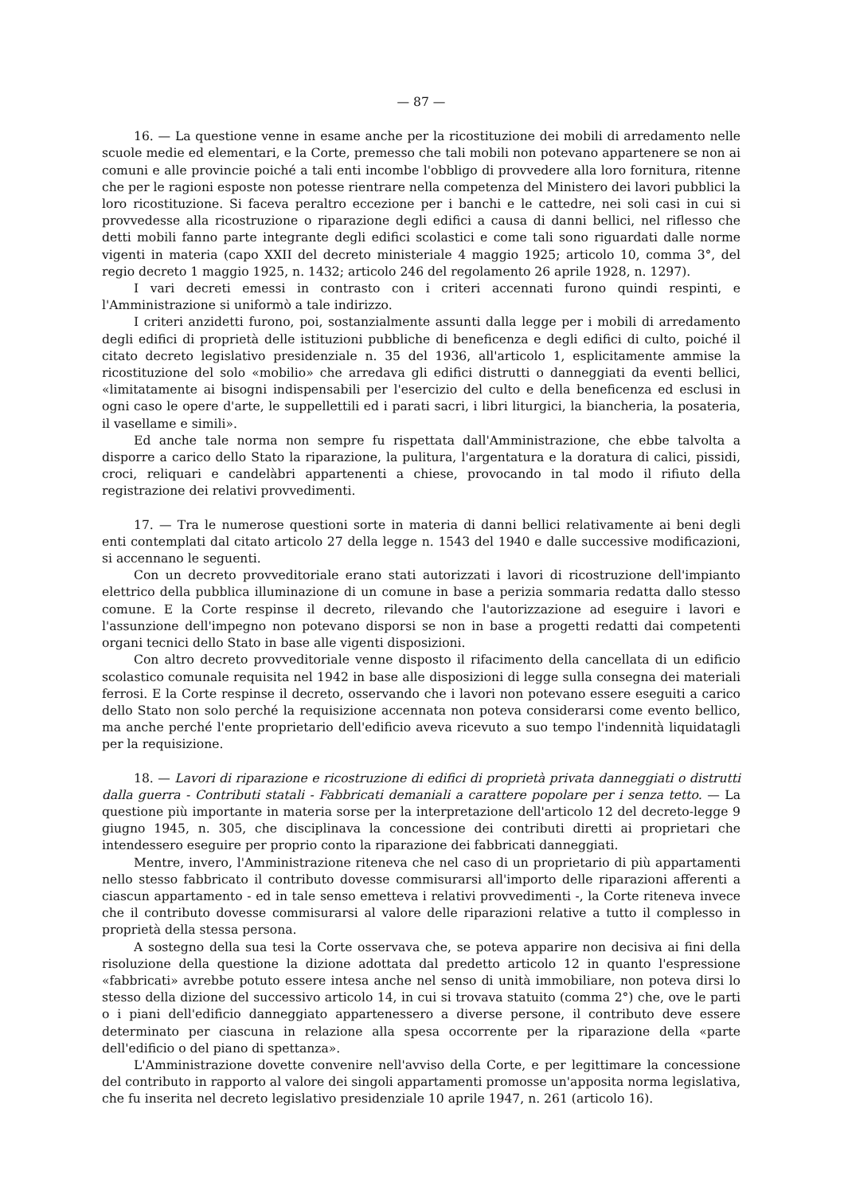— 87 —
16. — La questione venne in esame anche per la ricostituzione dei mobili di arredamento nelle scuole medie ed elementari, e la Corte, premesso che tali mobili non potevano appartenere se non ai comuni e alle provincie poiché a tali enti incombe l'obbligo di provvedere alla loro fornitura, ritenne che per le ragioni esposte non potesse rientrare nella competenza del Ministero dei lavori pubblici la loro ricostituzione. Si faceva peraltro eccezione per i banchi e le cattedre, nei soli casi in cui si provvedesse alla ricostruzione o riparazione degli edifici a causa di danni bellici, nel riflesso che detti mobili fanno parte integrante degli edifici scolastici e come tali sono riguardati dalle norme vigenti in materia (capo XXII del decreto ministeriale 4 maggio 1925; articolo 10, comma 3°, del regio decreto 1 maggio 1925, n. 1432; articolo 246 del regolamento 26 aprile 1928, n. 1297).
I vari decreti emessi in contrasto con i criteri accennati furono quindi respinti, e l'Amministrazione si uniformò a tale indirizzo.
I criteri anzidetti furono, poi, sostanzialmente assunti dalla legge per i mobili di arredamento degli edifici di proprietà delle istituzioni pubbliche di beneficenza e degli edifici di culto, poiché il citato decreto legislativo presidenziale n. 35 del 1936, all'articolo 1, esplicitamente ammise la ricostituzione del solo «mobilio» che arredava gli edifici distrutti o danneggiati da eventi bellici, «limitatamente ai bisogni indispensabili per l'esercizio del culto e della beneficenza ed esclusi in ogni caso le opere d'arte, le suppellettili ed i parati sacri, i libri liturgici, la biancheria, la posateria, il vasellame e simili».
Ed anche tale norma non sempre fu rispettata dall'Amministrazione, che ebbe talvolta a disporre a carico dello Stato la riparazione, la pulitura, l'argentatura e la doratura di calici, pissidi, croci, reliquari e candelàbri appartenenti a chiese, provocando in tal modo il rifiuto della registrazione dei relativi provvedimenti.
17. — Tra le numerose questioni sorte in materia di danni bellici relativamente ai beni degli enti contemplati dal citato articolo 27 della legge n. 1543 del 1940 e dalle successive modificazioni, si accennano le seguenti.
Con un decreto provveditoriale erano stati autorizzati i lavori di ricostruzione dell'impianto elettrico della pubblica illuminazione di un comune in base a perizia sommaria redatta dallo stesso comune. E la Corte respinse il decreto, rilevando che l'autorizzazione ad eseguire i lavori e l'assunzione dell'impegno non potevano disporsi se non in base a progetti redatti dai competenti organi tecnici dello Stato in base alle vigenti disposizioni.
Con altro decreto provveditoriale venne disposto il rifacimento della cancellata di un edificio scolastico comunale requisita nel 1942 in base alle disposizioni di legge sulla consegna dei materiali ferrosi. E la Corte respinse il decreto, osservando che i lavori non potevano essere eseguiti a carico dello Stato non solo perché la requisizione accennata non poteva considerarsi come evento bellico, ma anche perché l'ente proprietario dell'edificio aveva ricevuto a suo tempo l'indennità liquidatagli per la requisizione.
18. — Lavori di riparazione e ricostruzione di edifici di proprietà privata danneggiati o distrutti dalla guerra - Contributi statali - Fabbricati demaniali a carattere popolare per i senza tetto. — La questione più importante in materia sorse per la interpretazione dell'articolo 12 del decreto-legge 9 giugno 1945, n. 305, che disciplinava la concessione dei contributi diretti ai proprietari che intendessero eseguire per proprio conto la riparazione dei fabbricati danneggiati.
Mentre, invero, l'Amministrazione riteneva che nel caso di un proprietario di più appartamenti nello stesso fabbricato il contributo dovesse commisurarsi all'importo delle riparazioni afferenti a ciascun appartamento - ed in tale senso emetteva i relativi provvedimenti -, la Corte riteneva invece che il contributo dovesse commisurarsi al valore delle riparazioni relative a tutto il complesso in proprietà della stessa persona.
A sostegno della sua tesi la Corte osservava che, se poteva apparire non decisiva ai fini della risoluzione della questione la dizione adottata dal predetto articolo 12 in quanto l'espressione «fabbricati» avrebbe potuto essere intesa anche nel senso di unità immobiliare, non poteva dirsi lo stesso della dizione del successivo articolo 14, in cui si trovava statuito (comma 2°) che, ove le parti o i piani dell'edificio danneggiato appartenessero a diverse persone, il contributo deve essere determinato per ciascuna in relazione alla spesa occorrente per la riparazione della «parte dell'edificio o del piano di spettanza».
L'Amministrazione dovette convenire nell'avviso della Corte, e per legittimare la concessione del contributo in rapporto al valore dei singoli appartamenti promosse un'apposita norma legislativa, che fu inserita nel decreto legislativo presidenziale 10 aprile 1947, n. 261 (articolo 16).